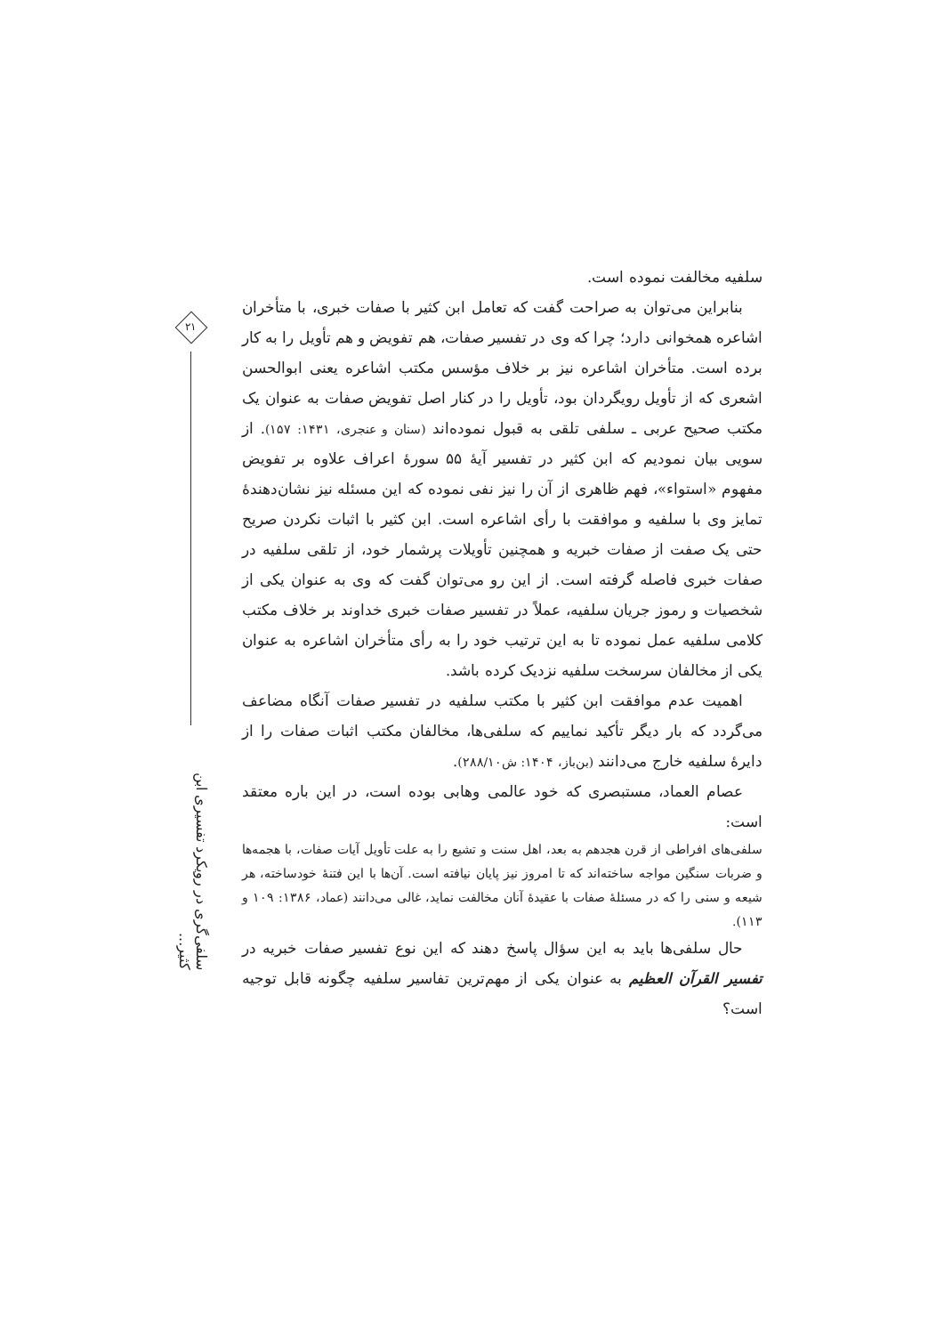۲۱
سلفی‌گری در رویکرد تفسیری ابن کثیر...
سلفیه مخالفت نموده است.
بنابراین می‌توان به صراحت گفت که تعامل ابن کثیر با صفات خبری، با متأخران اشاعره همخوانی دارد؛ چرا که وی در تفسیر صفات، هم تفویض و هم تأویل را به کار برده است. متأخران اشاعره نیز بر خلاف مؤسس مکتب اشاعره یعنی ابوالحسن اشعری که از تأویل رویگردان بود، تأویل را در کنار اصل تفویض صفات به عنوان یک مکتب صحیح عربی ـ سلفی تلقی به قبول نموده‌اند (سنان و عنجری، ۱۴۳۱: ۱۵۷). از سویی بیان نمودیم که ابن کثیر در تفسیر آیهٔ ۵۵ سورهٔ اعراف علاوه بر تفویض مفهوم «استواء»، فهم ظاهری از آن را نیز نفی نموده که این مسئله نیز نشان‌دهندهٔ تمایز وی با سلفیه و موافقت با رأی اشاعره است. ابن کثیر با اثبات نکردن صریح حتی یک صفت از صفات خبریه و همچنین تأویلات پرشمار خود، از تلقی سلفیه در صفات خبری فاصله گرفته است. از این رو می‌توان گفت که وی به عنوان یکی از شخصیات و رموز جریان سلفیه، عملاً در تفسیر صفات خبری خداوند بر خلاف مکتب کلامی سلفیه عمل نموده تا به این ترتیب خود را به رأی متأخران اشاعره به عنوان یکی از مخالفان سرسخت سلفیه نزدیک کرده باشد.
اهمیت عدم موافقت ابن کثیر با مکتب سلفیه در تفسیر صفات آنگاه مضاعف می‌گردد که بار دیگر تأکید نماییم که سلفی‌ها، مخالفان مکتب اثبات صفات را از دایرهٔ سلفیه خارج می‌دانند (بن‌باز، ۱۴۰۴: ش۲۸۸/۱۰).
عصام العماد، مستبصری که خود عالمی وهابی بوده است، در این باره معتقد است:
سلفی‌های افراطی از قرن هجدهم به بعد، اهل سنت و تشیع را به علت تأویل آیات صفات، با هجمه‌ها و ضربات سنگین مواجه ساخته‌اند که تا امروز نیز پایان نیافته است. آن‌ها با این فتنهٔ خودساخته، هر شیعه و سنی را که در مسئلهٔ صفات با عقیدهٔ آنان مخالفت نماید، غالی می‌دانند (عماد، ۱۳۸۶: ۱۰۹ و ۱۱۳).
حال سلفی‌ها باید به این سؤال پاسخ دهند که این نوع تفسیر صفات خبریه در تفسیر القرآن العظیم به عنوان یکی از مهم‌ترین تفاسیر سلفیه چگونه قابل توجیه است؟